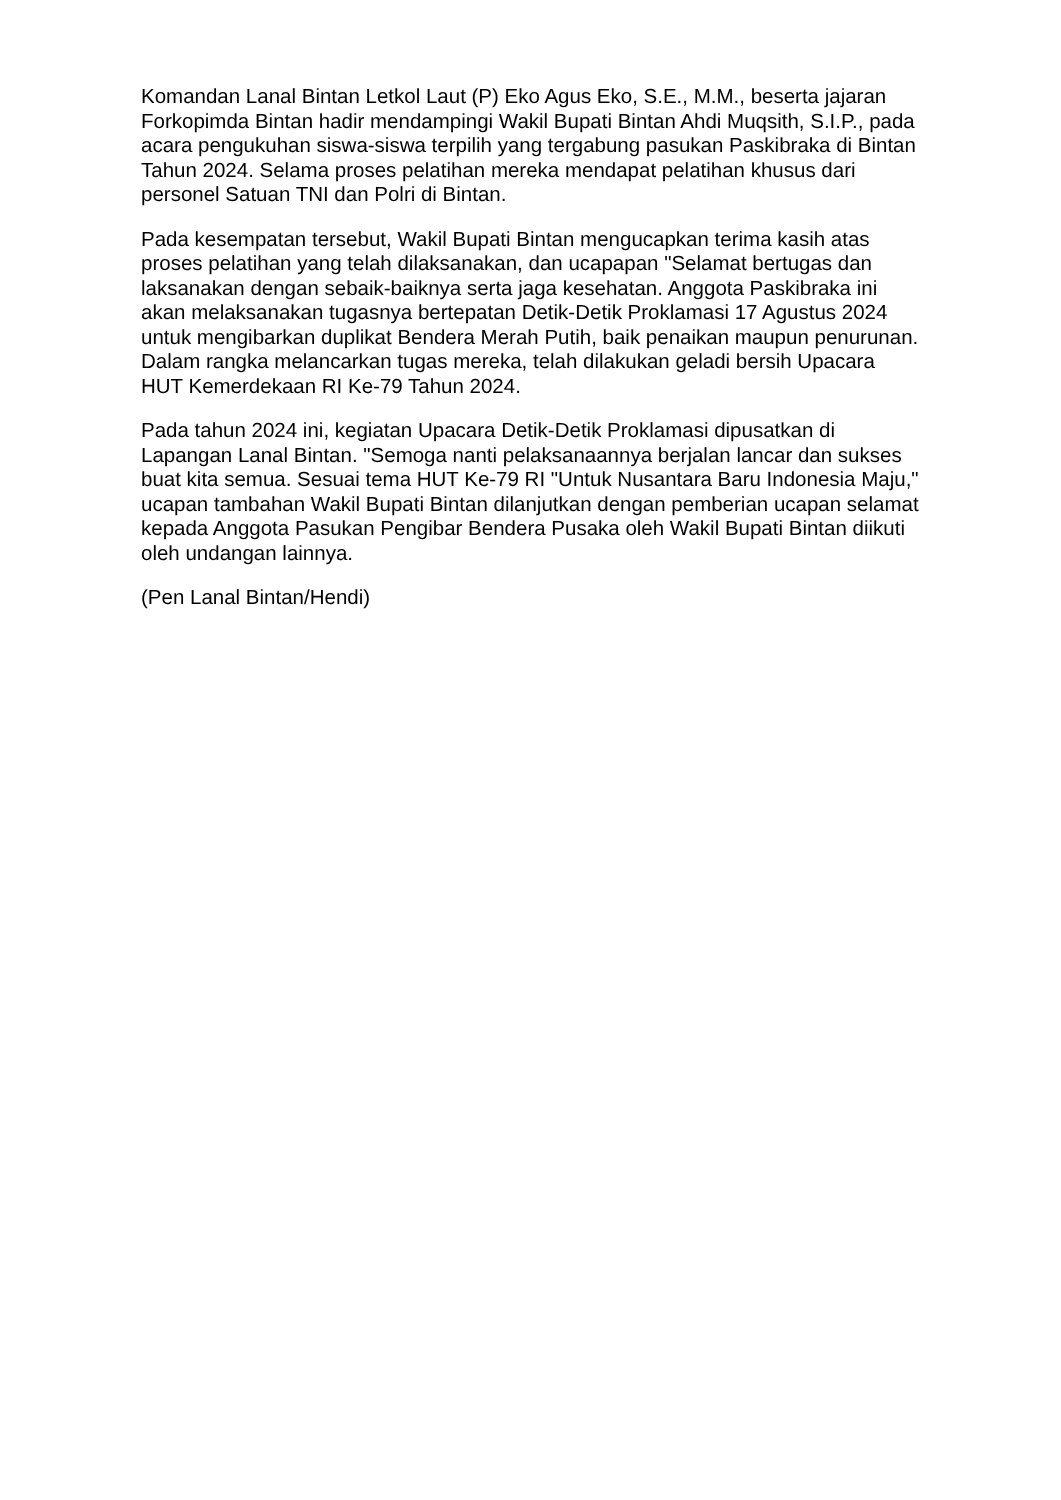Komandan Lanal Bintan Letkol Laut (P) Eko Agus Eko, S.E., M.M., beserta jajaran Forkopimda Bintan hadir mendampingi Wakil Bupati Bintan Ahdi Muqsith, S.I.P., pada acara pengukuhan siswa-siswa terpilih yang tergabung pasukan Paskibraka di Bintan Tahun 2024. Selama proses pelatihan mereka mendapat pelatihan khusus dari personel Satuan TNI dan Polri di Bintan.
Pada kesempatan tersebut, Wakil Bupati Bintan mengucapkan terima kasih atas proses pelatihan yang telah dilaksanakan, dan ucapapan "Selamat bertugas dan laksanakan dengan sebaik-baiknya serta jaga kesehatan. Anggota Paskibraka ini akan melaksanakan tugasnya bertepatan Detik-Detik Proklamasi 17 Agustus 2024 untuk mengibarkan duplikat Bendera Merah Putih, baik penaikan maupun penurunan. Dalam rangka melancarkan tugas mereka, telah dilakukan geladi bersih Upacara HUT Kemerdekaan RI Ke-79 Tahun 2024.
Pada tahun 2024 ini, kegiatan Upacara Detik-Detik Proklamasi dipusatkan di Lapangan Lanal Bintan. "Semoga nanti pelaksanaannya berjalan lancar dan sukses buat kita semua. Sesuai tema HUT Ke-79 RI "Untuk Nusantara Baru Indonesia Maju," ucapan tambahan Wakil Bupati Bintan dilanjutkan dengan pemberian ucapan selamat kepada Anggota Pasukan Pengibar Bendera Pusaka oleh Wakil Bupati Bintan diikuti oleh undangan lainnya.
(Pen Lanal Bintan/Hendi)